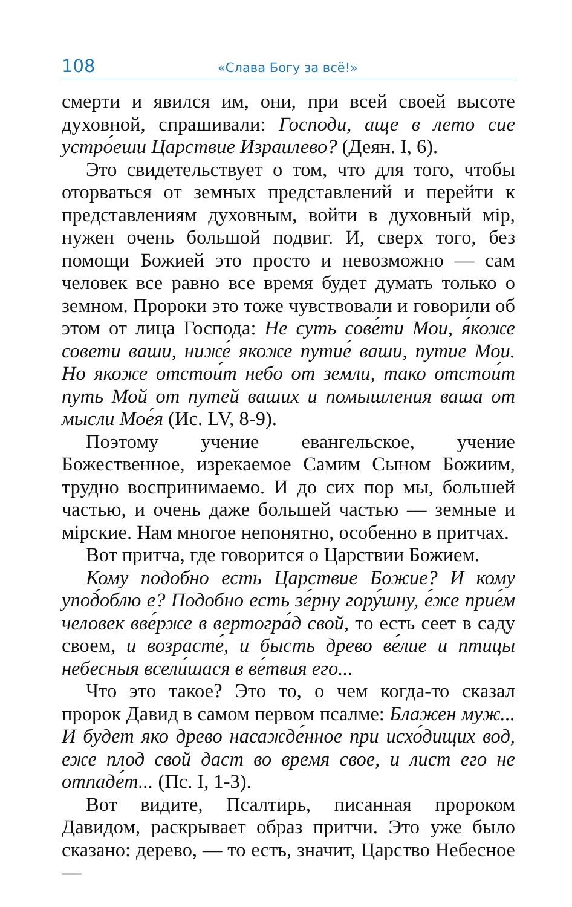108 «Слава Богу за всё!»
смерти и явился им, они, при всей своей высоте духовной, спрашивали: Господи, аще в лето сие устро́еши Царствие Израилево? (Деян. I, 6).
Это свидетельствует о том, что для того, чтобы оторваться от земных представлений и перейти к представлениям духовным, войти в духовный мір, нужен очень большой подвиг. И, сверх того, без помощи Божией это просто и невозможно — сам человек все равно все время будет думать только о земном. Пророки это тоже чувствовали и говорили об этом от лица Господа: Не суть сове́ти Мои, я́коже совети ваши, ниже́ якоже путие́ ваши, путие Мои. Но якоже отстои́т небо от земли, тако отстои́т путь Мой от путей ваших и помышления ваша от мысли Мое́я (Ис. LV, 8-9).
Поэтому учение евангельское, учение Божественное, изрекаемое Самим Сыном Божиим, трудно воспринимаемо. И до сих пор мы, большей частью, и очень даже большей частью — земные и мірские. Нам многое непонятно, особенно в притчах.
Вот притча, где говорится о Царствии Божием.
Кому подобно есть Царствие Божие? И кому упод́облю е? Подобно есть зе́рну гору́шну, е́же прие́м человек вве́рже в вертогра́д свой, то есть сеет в саду своем, и возрасте́, и бысть древо ве́лие и птицы небесныя всели́шася в ве́твия его...
Что это такое? Это то, о чем когда-то сказал пророк Давид в самом первом псалме: Блажен муж... И будет яко древо насажде́нное при исхо́дищих вод, еже плод свой даст во время свое, и лист его не отпаде́т... (Пс. I, 1-3).
Вот видите, Псалтирь, писанная пророком Давидом, раскрывает образ притчи. Это уже было сказано: дерево, — то есть, значит, Царство Небесное —